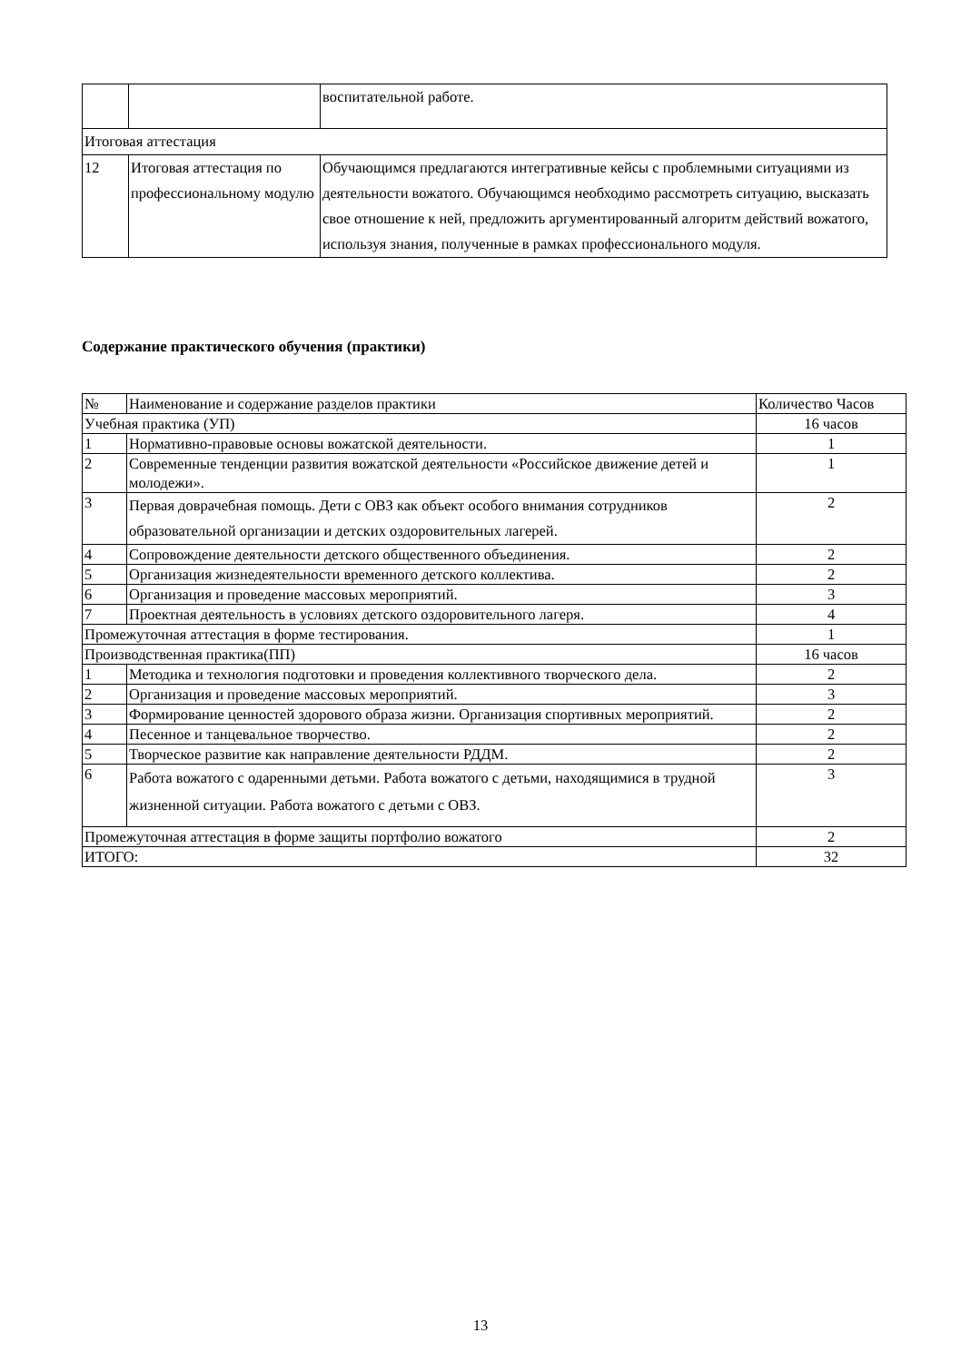| | | воспитательной работе. |
| Итоговая аттестация | | |
| 12 | Итоговая аттестация по профессиональному модулю | Обучающимся предлагаются интегративные кейсы с проблемными ситуациями из деятельности вожатого. Обучающимся необходимо рассмотреть ситуацию, высказать свое отношение к ней, предложить аргументированный алгоритм действий вожатого, используя знания, полученные в рамках профессионального модуля. |
Содержание практического обучения (практики)
| № | Наименование и содержание разделов практики | Количество Часов |
| --- | --- | --- |
| Учебная практика (УП) | | 16 часов |
| 1 | Нормативно-правовые основы вожатской деятельности. | 1 |
| 2 | Современные тенденции развития вожатской деятельности «Российское движение детей и молодежи». | 1 |
| 3 | Первая доврачебная помощь. Дети с ОВЗ как объект особого внимания сотрудников образовательной организации и детских оздоровительных лагерей. | 2 |
| 4 | Сопровождение деятельности детского общественного объединения. | 2 |
| 5 | Организация жизнедеятельности временного детского коллектива. | 2 |
| 6 | Организация и проведение массовых мероприятий. | 3 |
| 7 | Проектная деятельность в условиях детского оздоровительного лагеря. | 4 |
| Промежуточная аттестация в форме тестирования. | | 1 |
| Производственная практика(ПП) | | 16 часов |
| 1 | Методика и технология подготовки и проведения коллективного творческого дела. | 2 |
| 2 | Организация и проведение массовых мероприятий. | 3 |
| 3 | Формирование ценностей здорового образа жизни. Организация спортивных мероприятий. | 2 |
| 4 | Песенное и танцевальное творчество. | 2 |
| 5 | Творческое развитие как направление деятельности РДДМ. | 2 |
| 6 | Работа вожатого с одаренными детьми. Работа вожатого с детьми, находящимися в трудной жизненной ситуации. Работа вожатого с детьми с ОВЗ. | 3 |
| Промежуточная аттестация в форме защиты портфолио вожатого | | 2 |
| ИТОГО: | | 32 |
13